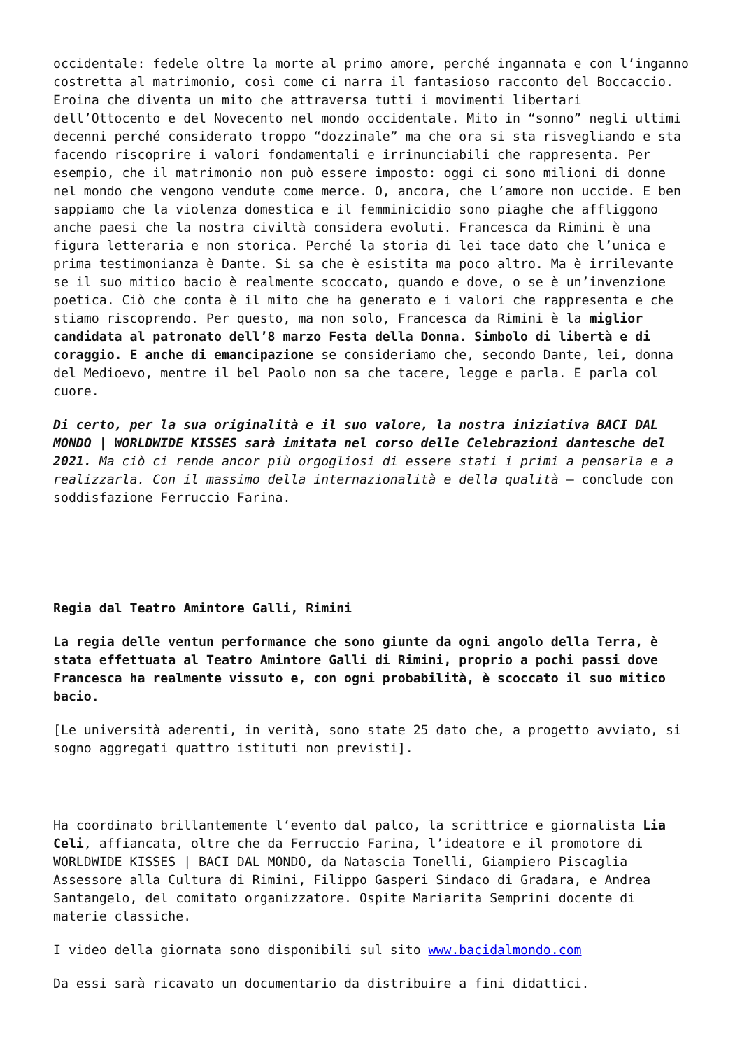occidentale: fedele oltre la morte al primo amore, perché ingannata e con l’inganno costretta al matrimonio, così come ci narra il fantasioso racconto del Boccaccio. Eroina che diventa un mito che attraversa tutti i movimenti libertari dell’Ottocento e del Novecento nel mondo occidentale. Mito in “sonno” negli ultimi decenni perché considerato troppo “dozzinale” ma che ora si sta risvegliando e sta facendo riscoprire i valori fondamentali e irrinunciabili che rappresenta. Per esempio, che il matrimonio non può essere imposto: oggi ci sono milioni di donne nel mondo che vengono vendute come merce. O, ancora, che l’amore non uccide. E ben sappiamo che la violenza domestica e il femminicidio sono piaghe che affliggono anche paesi che la nostra civiltà considera evoluti. Francesca da Rimini è una figura letteraria e non storica. Perché la storia di lei tace dato che l’unica e prima testimonianza è Dante. Si sa che è esistita ma poco altro. Ma è irrilevante se il suo mitico bacio è realmente scoccato, quando e dove, o se è un’invenzione poetica. Ciò che conta è il mito che ha generato e i valori che rappresenta e che stiamo riscoprendo. Per questo, ma non solo, Francesca da Rimini è la miglior candidata al patronato dell’8 marzo Festa della Donna. Simbolo di libertà e di coraggio. E anche di emancipazione se consideriamo che, secondo Dante, lei, donna del Medioevo, mentre il bel Paolo non sa che tacere, legge e parla. E parla col cuore.
Di certo, per la sua originalità e il suo valore, la nostra iniziativa BACI DAL MONDO | WORLDWIDE KISSES sarà imitata nel corso delle Celebrazioni dantesche del 2021. Ma ciò ci rende ancor più orgogliosi di essere stati i primi a pensarla e a realizzarla. Con il massimo della internazionalità e della qualità – conclude con soddisfazione Ferruccio Farina.
Regia dal Teatro Amintore Galli, Rimini
La regia delle ventun performance che sono giunte da ogni angolo della Terra, è stata effettuata al Teatro Amintore Galli di Rimini, proprio a pochi passi dove Francesca ha realmente vissuto e, con ogni probabilità, è scoccato il suo mitico bacio.
[Le università aderenti, in verità, sono state 25 dato che, a progetto avviato, si sogno aggregati quattro istituti non previsti].
Ha coordinato brillantemente l‘evento dal palco, la scrittrice e giornalista Lia Celi, affiancata, oltre che da Ferruccio Farina, l’ideatore e il promotore di WORLDWIDE KISSES | BACI DAL MONDO, da Natascia Tonelli, Giampiero Piscaglia Assessore alla Cultura di Rimini, Filippo Gasperi Sindaco di Gradara, e Andrea Santangelo, del comitato organizzatore. Ospite Mariarita Semprini docente di materie classiche.
I video della giornata sono disponibili sul sito www.bacidalmondo.com
Da essi sarà ricavato un documentario da distribuire a fini didattici.